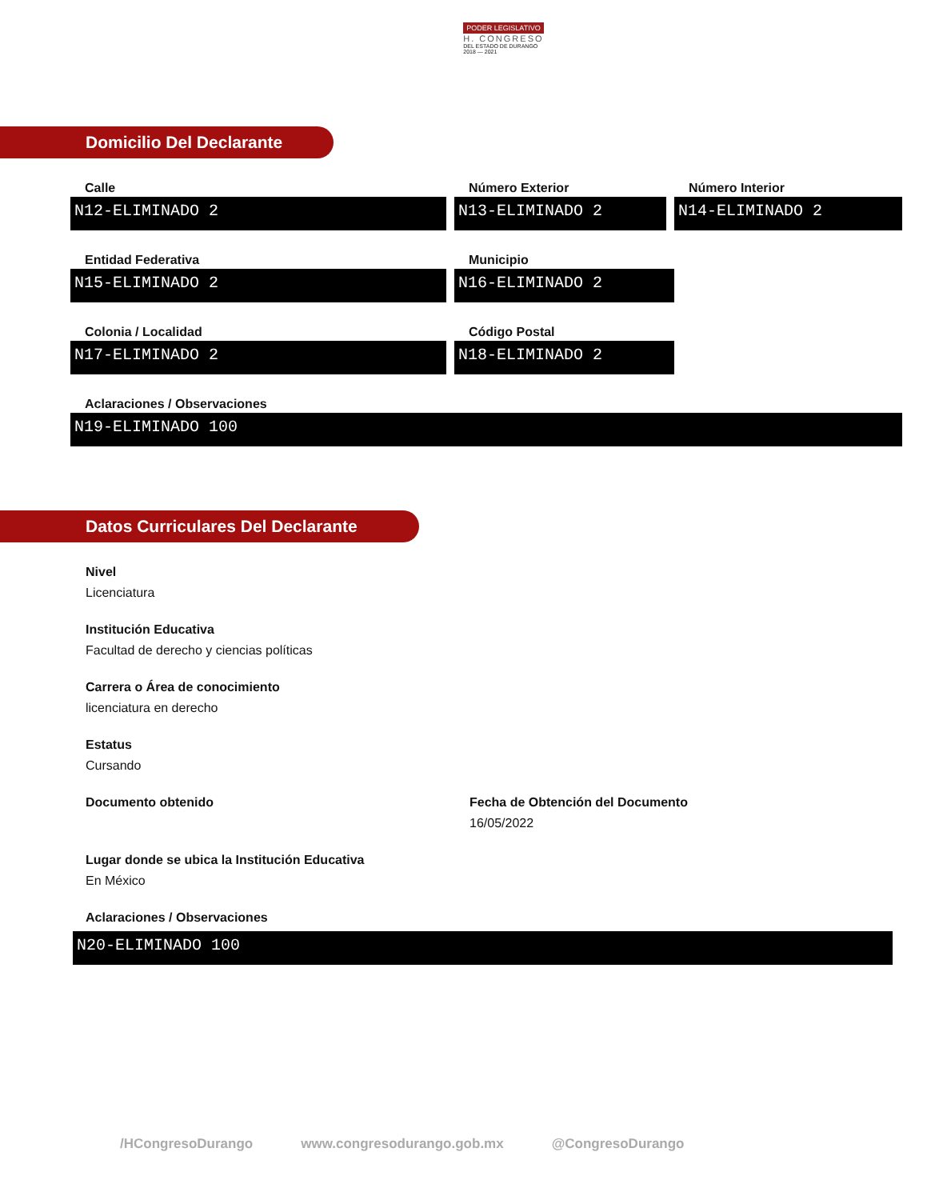PODER LEGISLATIVO
H. CONGRESO
DEL ESTADO DE DURANGO
2018 — 2021
Domicilio Del Declarante
Calle
N12-ELIMINADO 2
Número Exterior
N13-ELIMINADO 2
Número Interior
N14-ELIMINADO 2
Entidad Federativa
N15-ELIMINADO 2
Municipio
N16-ELIMINADO 2
Colonia / Localidad
N17-ELIMINADO 2
Código Postal
N18-ELIMINADO 2
Aclaraciones / Observaciones
N19-ELIMINADO 100
Datos Curriculares Del Declarante
Nivel
Licenciatura
Institución Educativa
Facultad de derecho y ciencias políticas
Carrera o Área de conocimiento
licenciatura en derecho
Estatus
Cursando
Documento obtenido Fecha de Obtención del Documento
16/05/2022
Lugar donde se ubica la Institución Educativa
En México
Aclaraciones / Observaciones
N20-ELIMINADO 100
/HCongresoDurango www.congresodurango.gob.mx @CongresoDurango